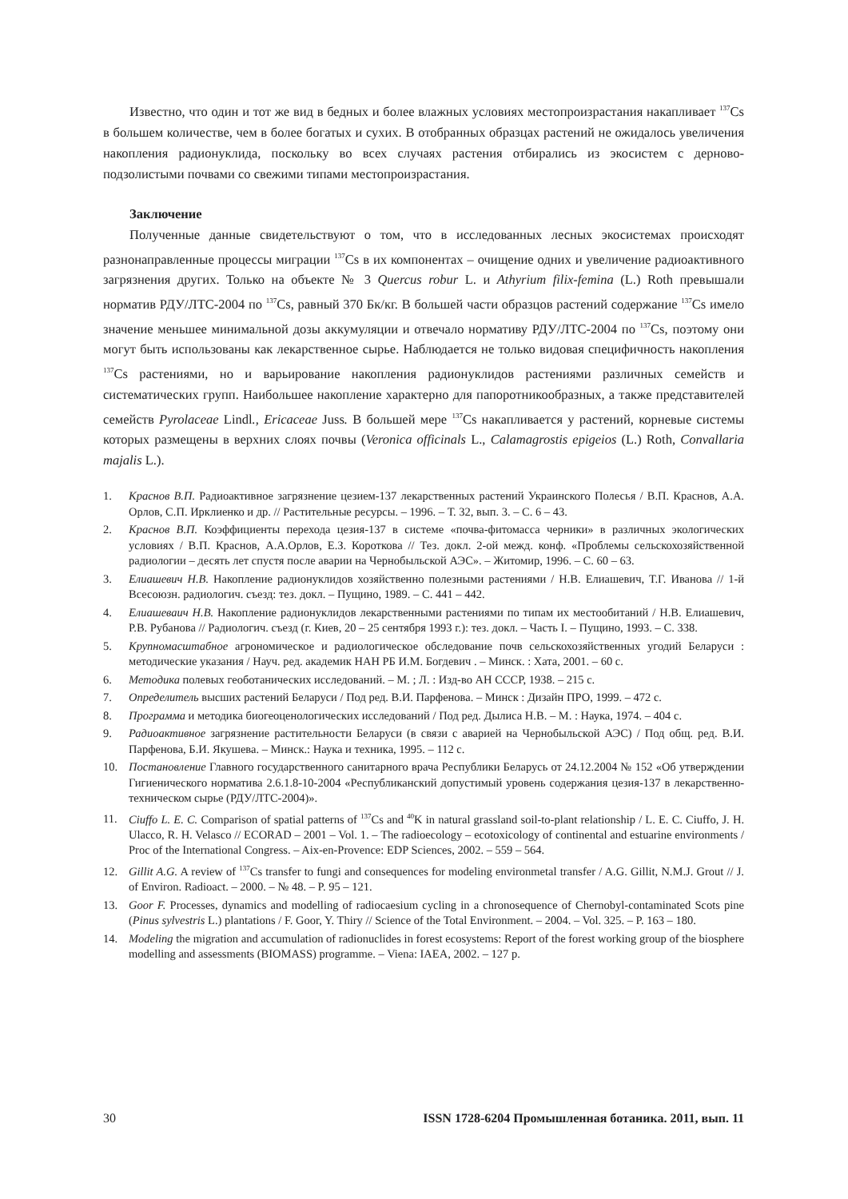Известно, что один и тот же вид в бедных и более влажных условиях местопроизрастания накапливает <sup>137</sup>Cs в большем количестве, чем в более богатых и сухих. В отобранных образцах растений не ожидалось увеличения накопления радионуклида, поскольку во всех случаях растения отбирались из экосистем с дерново-подзолистыми почвами со свежими типами местопроизрастания.
Заключение
Полученные данные свидетельствуют о том, что в исследованных лесных экосистемах происходят разнонаправленные процессы миграции <sup>137</sup>Cs в их компонентах – очищение одних и увеличение радиоактивного загрязнения других. Только на объекте № 3 Quercus robur L. и Athyrium filix-femina (L.) Roth превышали норматив РДУ/ЛТС-2004 по <sup>137</sup>Cs, равный 370 Бк/кг. В большей части образцов растений содержание <sup>137</sup>Cs имело значение меньшее минимальной дозы аккумуляции и отвечало нормативу РДУ/ЛТС-2004 по <sup>137</sup>Cs, поэтому они могут быть использованы как лекарственное сырье. Наблюдается не только видовая специфичность накопления <sup>137</sup>Cs растениями, но и варьирование накопления радионуклидов растениями различных семейств и систематических групп. Наибольшее накопление характерно для папоротникообразных, а также представителей семейств Pyrolaceae Lindl., Ericaceae Juss. В большей мере <sup>137</sup>Cs накапливается у растений, корневые системы которых размещены в верхних слоях почвы (Veronica officinals L., Calamagrostis epigeios (L.) Roth, Convallaria majalis L.).
1. Краснов В.П. Радиоактивное загрязнение цезием-137 лекарственных растений Украинского Полесья / В.П. Краснов, А.А. Орлов, С.П. Ирклиенко и др. // Растительные ресурсы. – 1996. – Т. 32, вып. 3. – С. 6 – 43.
2. Краснов В.П. Коэффициенты перехода цезия-137 в системе «почва-фитомасса черники» в различных экологических условиях / В.П. Краснов, А.А.Орлов, Е.З. Короткова // Тез. докл. 2-ой межд. конф. «Проблемы сельскохозяйственной радиологии – десять лет спустя после аварии на Чернобыльской АЭС». – Житомир, 1996. – С. 60 – 63.
3. Елиашевич Н.В. Накопление радионуклидов хозяйственно полезными растениями / Н.В. Елиашевич, Т.Г. Иванова // 1-й Всесоюзн. радиологич. съезд: тез. докл. – Пущино, 1989. – С. 441 – 442.
4. Елиашеваич Н.В. Накопление радионуклидов лекарственными растениями по типам их местообитаний / Н.В. Елиашевич, Р.В. Рубанова // Радиологич. съезд (г. Киев, 20 – 25 сентября 1993 г.): тез. докл. – Часть I. – Пущино, 1993. – С. 338.
5. Крупномасштабное агрономическое и радиологическое обследование почв сельскохозяйственных угодий Беларуси : методические указания / Науч. ред. академик НАН РБ И.М. Богдевич . – Минск. : Хата, 2001. – 60 с.
6. Методика полевых геоботанических исследований. – М. ; Л. : Изд-во АН СССР, 1938. – 215 с.
7. Определитель высших растений Беларуси / Под ред. В.И. Парфенова. – Минск : Дизайн ПРО, 1999. – 472 с.
8. Программа и методика биогеоценологических исследований / Под ред. Дылиса Н.В. – М. : Наука, 1974. – 404 с.
9. Радиоактивное загрязнение растительности Беларуси (в связи с аварией на Чернобыльской АЭС) / Под общ. ред. В.И. Парфенова, Б.И. Якушева. – Минск.: Наука и техника, 1995. – 112 с.
10. Постановление Главного государственного санитарного врача Республики Беларусь от 24.12.2004 № 152 «Об утверждении Гигиенического норматива 2.6.1.8-10-2004 «Республиканский допустимый уровень содержания цезия-137 в лекарственно-техническом сырье (РДУ/ЛТС-2004)».
11. Ciuffo L. E. C. Comparison of spatial patterns of <sup>137</sup>Cs and <sup>40</sup>K in natural grassland soil-to-plant relationship / L. E. C. Ciuffo, J. H. Ulacco, R. H. Velasco // ECORAD – 2001 – Vol. 1. – The radioecology – ecotoxicology of continental and estuarine environments / Proc of the International Congress. – Aix-en-Provence: EDP Sciences, 2002. – 559 – 564.
12. Gillit A.G. A review of <sup>137</sup>Cs transfer to fungi and consequences for modeling environmetal transfer / A.G. Gillit, N.M.J. Grout // J. of Environ. Radioact. – 2000. – № 48. – P. 95 – 121.
13. Goor F. Processes, dynamics and modelling of radiocaesium cycling in a chronosequence of Chernobyl-contaminated Scots pine (Pinus sylvestris L.) plantations / F. Goor, Y. Thiry // Science of the Total Environment. – 2004. – Vol. 325. – P. 163 – 180.
14. Modeling the migration and accumulation of radionuclides in forest ecosystems: Report of the forest working group of the biosphere modelling and assessments (BIOMASS) programme. – Viena: IAEA, 2002. – 127 p.
30 ISSN 1728-6204 Промышленная ботаника. 2011, вып. 11